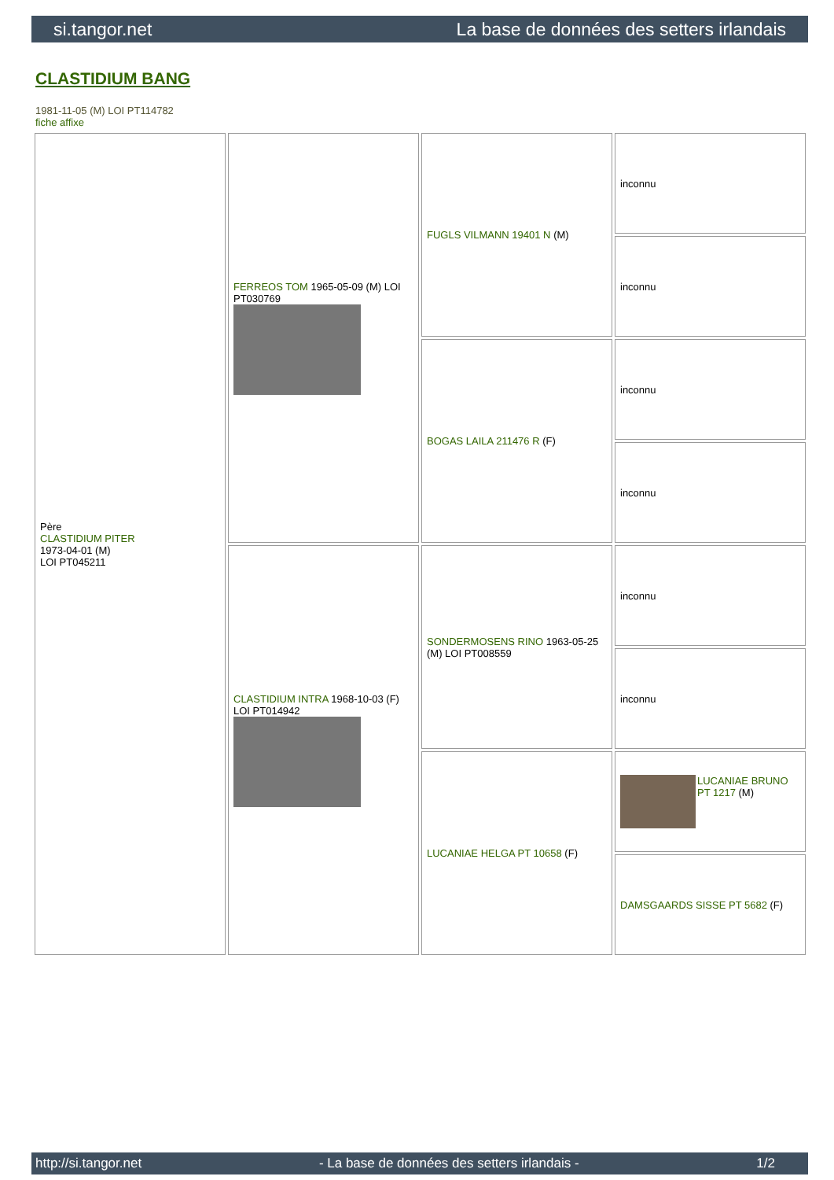si.tangor.net La base de données des setters irlandais
CLASTIDIUM BANG
1981-11-05 (M) LOI PT114782
fiche affixe
| Père CLASTIDIUM PITER 1973-04-01 (M) LOI PT045211 | FERREOS TOM 1965-05-09 (M) LOI PT030769 | FUGLS VILMANN 19401 N (M) | inconnu |
| | | | inconnu |
| | | BOGAS LAILA 211476 R (F) | inconnu |
| | | | inconnu |
| | CLASTIDIUM INTRA 1968-10-03 (F) LOI PT014942 | SONDERMOSENS RINO 1963-05-25 (M) LOI PT008559 | inconnu |
| | | | inconnu |
| | | LUCANIAE HELGA PT 10658 (F) | LUCANIAE BRUNO PT 1217 (M) |
| | | | DAMSGAARDS SISSE PT 5682 (F) |
http://si.tangor.net - La base de données des setters irlandais - 1/2